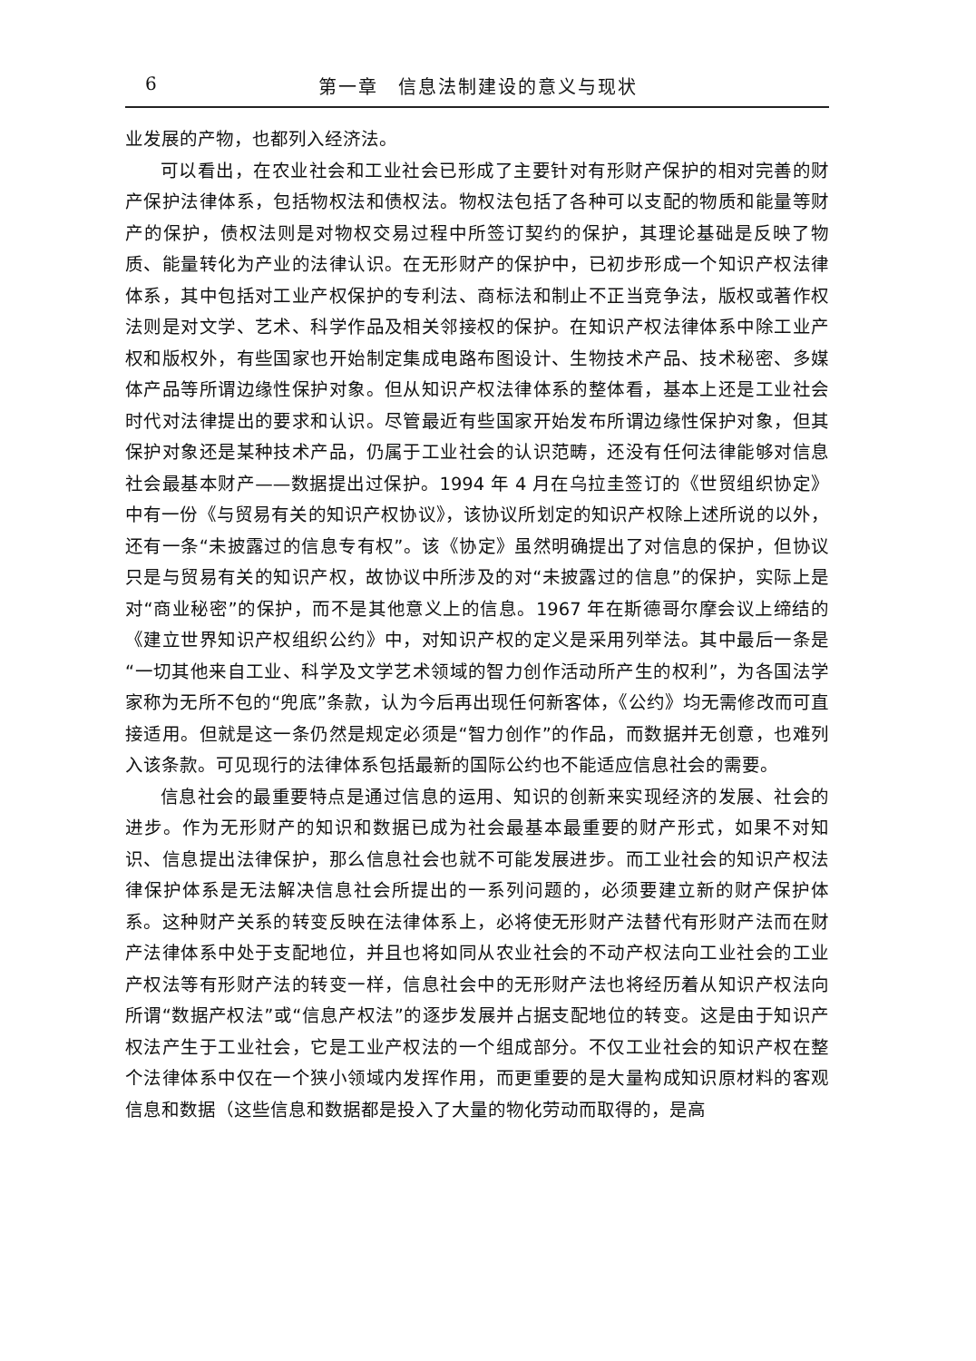6 第一章　信息法制建设的意义与现状
业发展的产物，也都列入经济法。
可以看出，在农业社会和工业社会已形成了主要针对有形财产保护的相对完善的财产保护法律体系，包括物权法和债权法。物权法包括了各种可以支配的物质和能量等财产的保护，债权法则是对物权交易过程中所签订契约的保护，其理论基础是反映了物质、能量转化为产业的法律认识。在无形财产的保护中，已初步形成一个知识产权法律体系，其中包括对工业产权保护的专利法、商标法和制止不正当竞争法，版权或著作权法则是对文学、艺术、科学作品及相关邻接权的保护。在知识产权法律体系中除工业产权和版权外，有些国家也开始制定集成电路布图设计、生物技术产品、技术秘密、多媒体产品等所谓边缘性保护对象。但从知识产权法律体系的整体看，基本上还是工业社会时代对法律提出的要求和认识。尽管最近有些国家开始发布所谓边缘性保护对象，但其保护对象还是某种技术产品，仍属于工业社会的认识范畴，还没有任何法律能够对信息社会最基本财产——数据提出过保护。1994 年 4 月在乌拉圭签订的《世贸组织协定》中有一份《与贸易有关的知识产权协议》，该协议所划定的知识产权除上述所说的以外，还有一条“未披露过的信息专有权”。该《协定》虽然明确提出了对信息的保护，但协议只是与贸易有关的知识产权，故协议中所涉及的对“未披露过的信息”的保护，实际上是对“商业秘密”的保护，而不是其他意义上的信息。1967 年在斯德哥尔摩会议上缔结的《建立世界知识产权组织公约》中，对知识产权的定义是采用列举法。其中最后一条是“一切其他来自工业、科学及文学艺术领域的智力创作活动所产生的权利”，为各国法学家称为无所不包的“兜底”条款，认为今后再出现任何新客体，《公约》均无需修改而可直接适用。但就是这一条仍然是规定必须是“智力创作”的作品，而数据并无创意，也难列入该条款。可见现行的法律体系包括最新的国际公约也不能适应信息社会的需要。
信息社会的最重要特点是通过信息的运用、知识的创新来实现经济的发展、社会的进步。作为无形财产的知识和数据已成为社会最基本最重要的财产形式，如果不对知识、信息提出法律保护，那么信息社会也就不可能发展进步。而工业社会的知识产权法律保护体系是无法解决信息社会所提出的一系列问题的，必须要建立新的财产保护体系。这种财产关系的转变反映在法律体系上，必将使无形财产法替代有形财产法而在财产法律体系中处于支配地位，并且也将如同从农业社会的不动产权法向工业社会的工业产权法等有形财产法的转变一样，信息社会中的无形财产法也将经历着从知识产权法向所谓“数据产权法”或“信息产权法”的逐步发展并占据支配地位的转变。这是由于知识产权法产生于工业社会，它是工业产权法的一个组成部分。不仅工业社会的知识产权在整个法律体系中仅在一个狭小领域内发挥作用，而更重要的是大量构成知识原材料的客观信息和数据（这些信息和数据都是投入了大量的物化劳动而取得的，是高